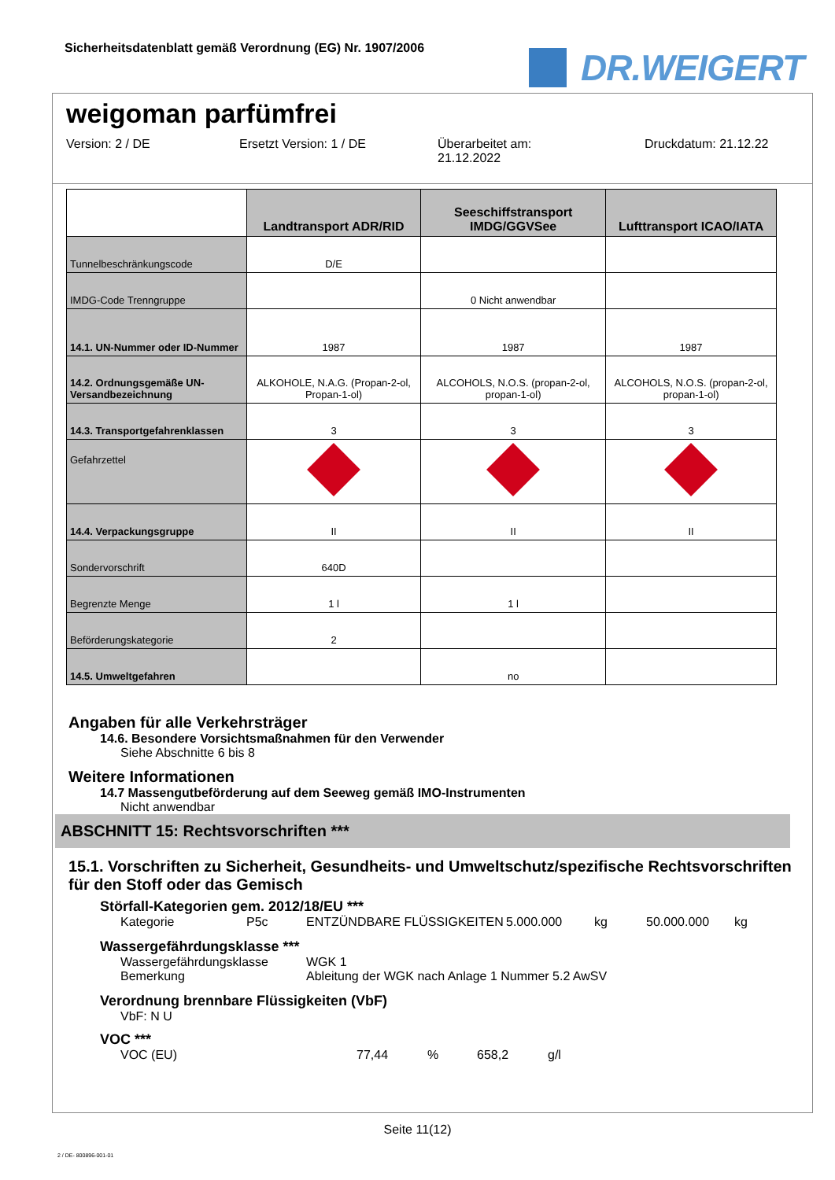Sicherheitsdatenblatt gemäß Verordnung (EG) Nr. 1907/2006
DR.WEIGERT
weigoman parfümfrei
Version: 2 / DE Ersetzt Version: 1 / DE Überarbeitet am:
21.12.2022
Druckdatum: 21.12.22
| | Landtransport ADR/RID | Seeschiffstransport IMDG/GGVSee | Lufttransport ICAO/IATA |
| --- | --- | --- | --- |
| Tunnelbeschränkungscode | D/E | | |
| IMDG-Code Trenngruppe | | 0 Nicht anwendbar | |
| 14.1. UN-Nummer oder ID-Nummer | 1987 | 1987 | 1987 |
| 14.2. Ordnungsgemäße UN-Versandbezeichnung | ALKOHOLE, N.A.G. (Propan-2-ol, Propan-1-ol) | ALCOHOLS, N.O.S. (propan-2-ol, propan-1-ol) | ALCOHOLS, N.O.S. (propan-2-ol, propan-1-ol) |
| 14.3. Transportgefahrenklassen | 3 | 3 | 3 |
| Gefahrzettel | | | |
| 14.4. Verpackungsgruppe | II | II | II |
| Sondervorschrift | 640D | | |
| Begrenzte Menge | 1 l | 1 l | |
| Beförderungskategorie | 2 | | |
| 14.5. Umweltgefahren | | no | |
Angaben für alle Verkehrsträger
14.6. Besondere Vorsichtsmaßnahmen für den Verwender
Siehe Abschnitte 6 bis 8
Weitere Informationen
14.7 Massengutbeförderung auf dem Seeweg gemäß IMO-Instrumenten
Nicht anwendbar
ABSCHNITT 15: Rechtsvorschriften ***
15.1. Vorschriften zu Sicherheit, Gesundheits- und Umweltschutz/spezifische Rechtsvorschriften für den Stoff oder das Gemisch
Störfall-Kategorien gem. 2012/18/EU ***
Kategorie P5c ENTZÜNDBARE FLÜSSIGKEITEN 5.000.000 kg 50.000.000 kg
Wassergefährdungsklasse ***
Wassergefährdungsklasse
Bemerkung
WGK 1
Ableitung der WGK nach Anlage 1 Nummer 5.2 AwSV
Verordnung brennbare Flüssigkeiten (VbF)
VbF: N U
VOC ***
VOC (EU) 77,44 % 658,2 g/l
Seite 11(12)
2 / DE- 800896-001-01